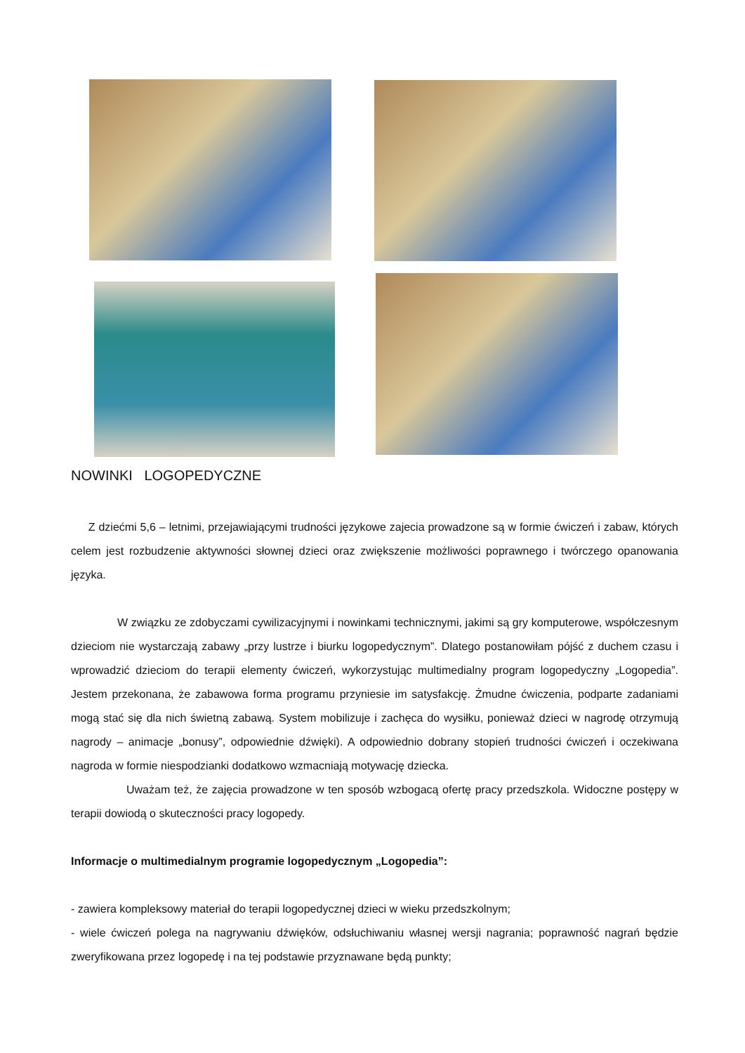NOWINKI LOGOPEDYCZNE
Z dziećmi 5,6 – letnimi, przejawiającymi trudności językowe zajecia prowadzone są w formie ćwiczeń i zabaw, których celem jest rozbudzenie aktywności słownej dzieci oraz zwiększenie możliwości poprawnego i twórczego opanowania języka.
W związku ze zdobyczami cywilizacyjnymi i nowinkami technicznymi, jakimi są gry komputerowe, współczesnym dzieciom nie wystarczają zabawy „przy lustrze i biurku logopedycznym”. Dlatego postanowiłam pójść z duchem czasu i wprowadzić dzieciom do terapii elementy ćwiczeń, wykorzystując multimedialny program logopedyczny „Logopedia”. Jestem przekonana, że zabawowa forma programu przyniesie im satysfakcję. Żmudne ćwiczenia, podparte zadaniami mogą stać się dla nich świetną zabawą. System mobilizuje i zachęca do wysiłku, ponieważ dzieci w nagrodę otrzymują nagrody – animacje „bonusy”, odpowiednie dźwięki). A odpowiednio dobrany stopień trudności ćwiczeń i oczekiwana nagroda w formie niespodzianki dodatkowo wzmacniają motywację dziecka.
Uważam też, że zajęcia prowadzone w ten sposób wzbogacą ofertę pracy przedszkola. Widoczne postępy w terapii dowiodą o skuteczności pracy logopedy.
Informacje o multimedialnym programie logopedycznym „Logopedia”:
- zawiera kompleksowy materiał do terapii logopedycznej dzieci w wieku przedszkolnym;
- wiele ćwiczeń polega na nagrywaniu dźwięków, odsłuchiwaniu własnej wersji nagrania; poprawność nagrań będzie zweryfikowana przez logopedę i na tej podstawie przyznawane będą punkty;